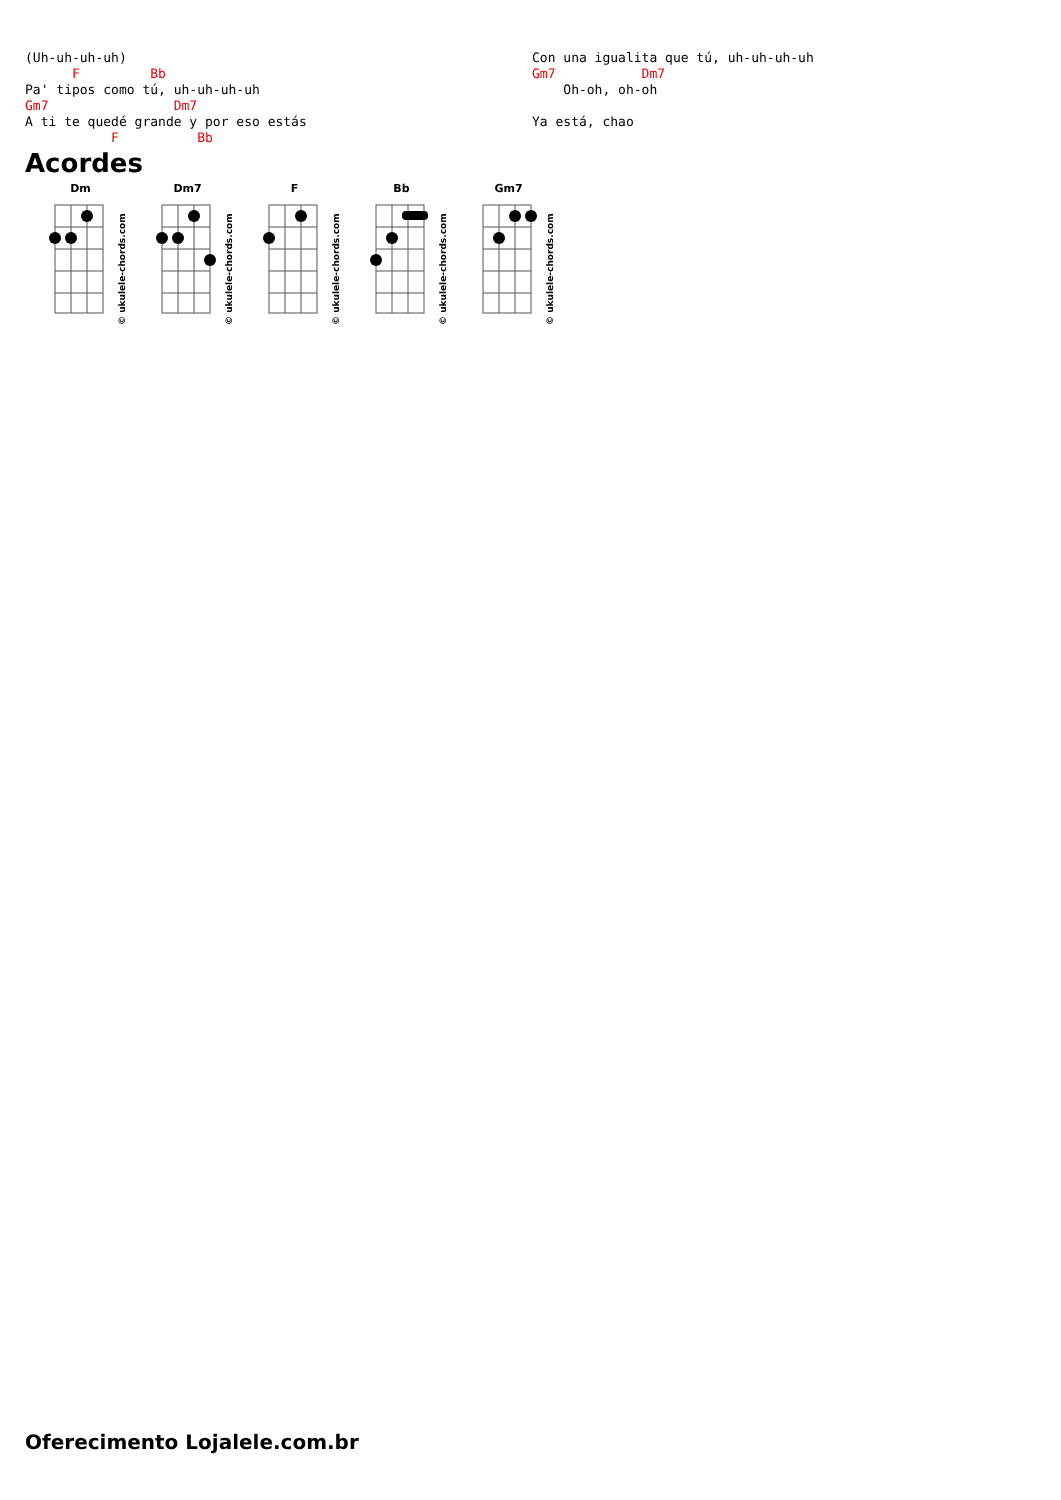(Uh-uh-uh-uh)
      F         Bb
Pa' tipos como tú, uh-uh-uh-uh
Gm7                Dm7
A ti te quedé grande y por eso estás
           F          Bb
Con una igualita que tú, uh-uh-uh-uh
Gm7           Dm7
    Oh-oh, oh-oh

Ya está, chao
Acordes
Dm
© ukulele-chords.com
Dm7
© ukulele-chords.com
F
© ukulele-chords.com
Bb
© ukulele-chords.com
Gm7
© ukulele-chords.com
Oferecimento Lojalele.com.br